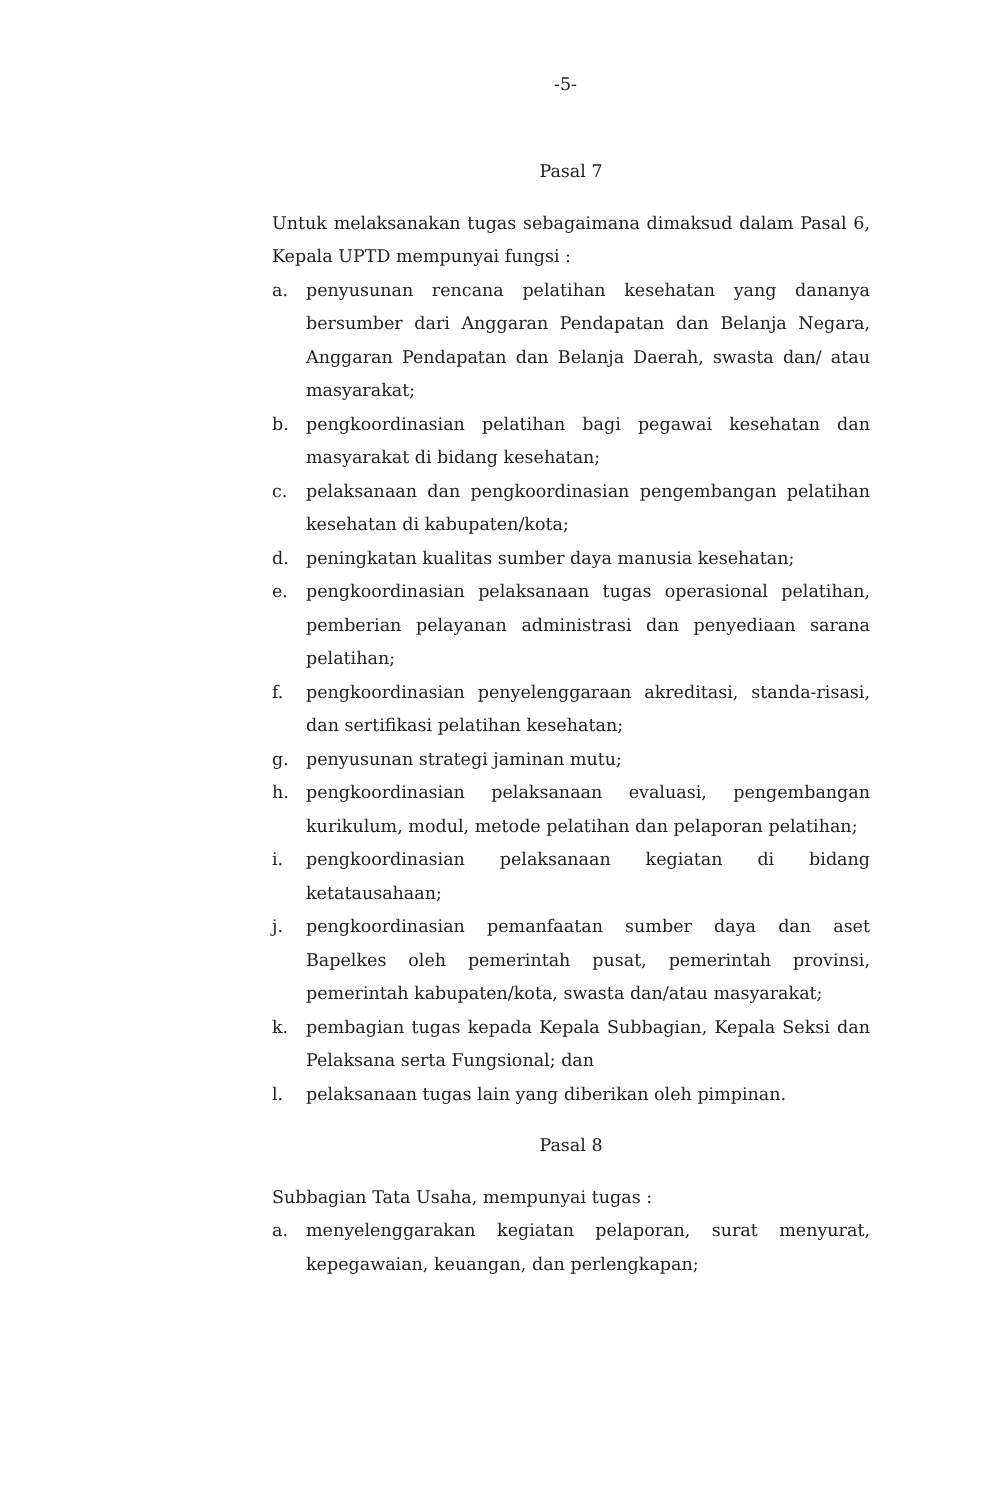-5-
Pasal 7
Untuk melaksanakan tugas sebagaimana dimaksud dalam Pasal 6, Kepala UPTD mempunyai fungsi :
a. penyusunan rencana pelatihan kesehatan yang dananya bersumber dari Anggaran Pendapatan dan Belanja Negara, Anggaran Pendapatan dan Belanja Daerah, swasta dan/ atau masyarakat;
b. pengkoordinasian pelatihan bagi pegawai kesehatan dan masyarakat di bidang kesehatan;
c. pelaksanaan dan pengkoordinasian pengembangan pelatihan kesehatan di kabupaten/kota;
d. peningkatan kualitas sumber daya manusia kesehatan;
e. pengkoordinasian pelaksanaan tugas operasional pelatihan, pemberian pelayanan administrasi dan penyediaan sarana pelatihan;
f. pengkoordinasian penyelenggaraan akreditasi, standa-risasi, dan sertifikasi pelatihan kesehatan;
g. penyusunan strategi jaminan mutu;
h. pengkoordinasian pelaksanaan evaluasi, pengembangan kurikulum, modul, metode pelatihan dan pelaporan pelatihan;
i. pengkoordinasian pelaksanaan kegiatan di bidang ketatausahaan;
j. pengkoordinasian pemanfaatan sumber daya dan aset Bapelkes oleh pemerintah pusat, pemerintah provinsi, pemerintah kabupaten/kota, swasta dan/atau masyarakat;
k. pembagian tugas kepada Kepala Subbagian, Kepala Seksi dan Pelaksana serta Fungsional; dan
l. pelaksanaan tugas lain yang diberikan oleh pimpinan.
Pasal 8
Subbagian Tata Usaha, mempunyai tugas :
a. menyelenggarakan kegiatan pelaporan, surat menyurat, kepegawaian, keuangan, dan perlengkapan;